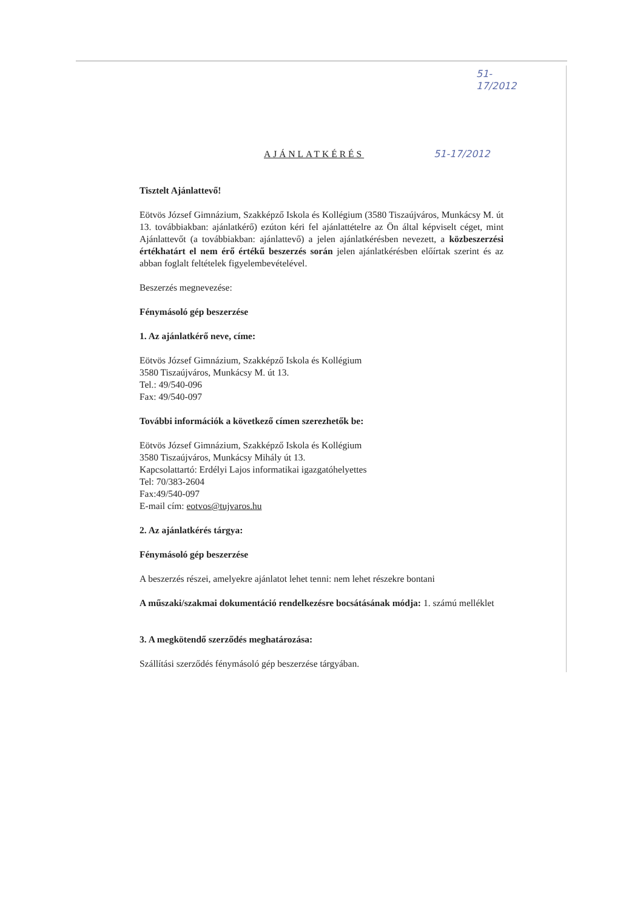51-17/2012
AJÁNLATKÉRÉS 51-17/2012
Tisztelt Ajánlattevő!
Eötvös József Gimnázium, Szakképző Iskola és Kollégium (3580 Tiszaújváros, Munkácsy M. út 13. továbbiakban: ajánlatkérő) ezúton kéri fel ajánlattételre az Ön által képviselt céget, mint Ajánlattevőt (a továbbiakban: ajánlattevő) a jelen ajánlatkérésben nevezett, a közbeszerzési értékhatárt el nem érő értékű beszerzés során jelen ajánlatkérésben előírtak szerint és az abban foglalt feltételek figyelembevételével.
Beszerzés megnevezése:
Fénymásoló gép beszerzése
1. Az ajánlatkérő neve, címe:
Eötvös József Gimnázium, Szakképző Iskola és Kollégium
3580 Tiszaújváros, Munkácsy M. út 13.
Tel.: 49/540-096
Fax: 49/540-097
További információk a következő címen szerezhetők be:
Eötvös József Gimnázium, Szakképző Iskola és Kollégium
3580 Tiszaújváros, Munkácsy Mihály út 13.
Kapcsolattartó: Erdélyi Lajos informatikai igazgatóhelyettes
Tel: 70/383-2604
Fax:49/540-097
E-mail cím: eotvos@tujvaros.hu
2. Az ajánlatkérés tárgya:
Fénymásoló gép beszerzése
A beszerzés részei, amelyekre ajánlatot lehet tenni: nem lehet részekre bontani
A műszaki/szakmai dokumentáció rendelkezésre bocsátásának módja: 1. számú melléklet
3. A megkötendő szerződés meghatározása:
Szállítási szerződés fénymásoló gép beszerzése tárgyában.